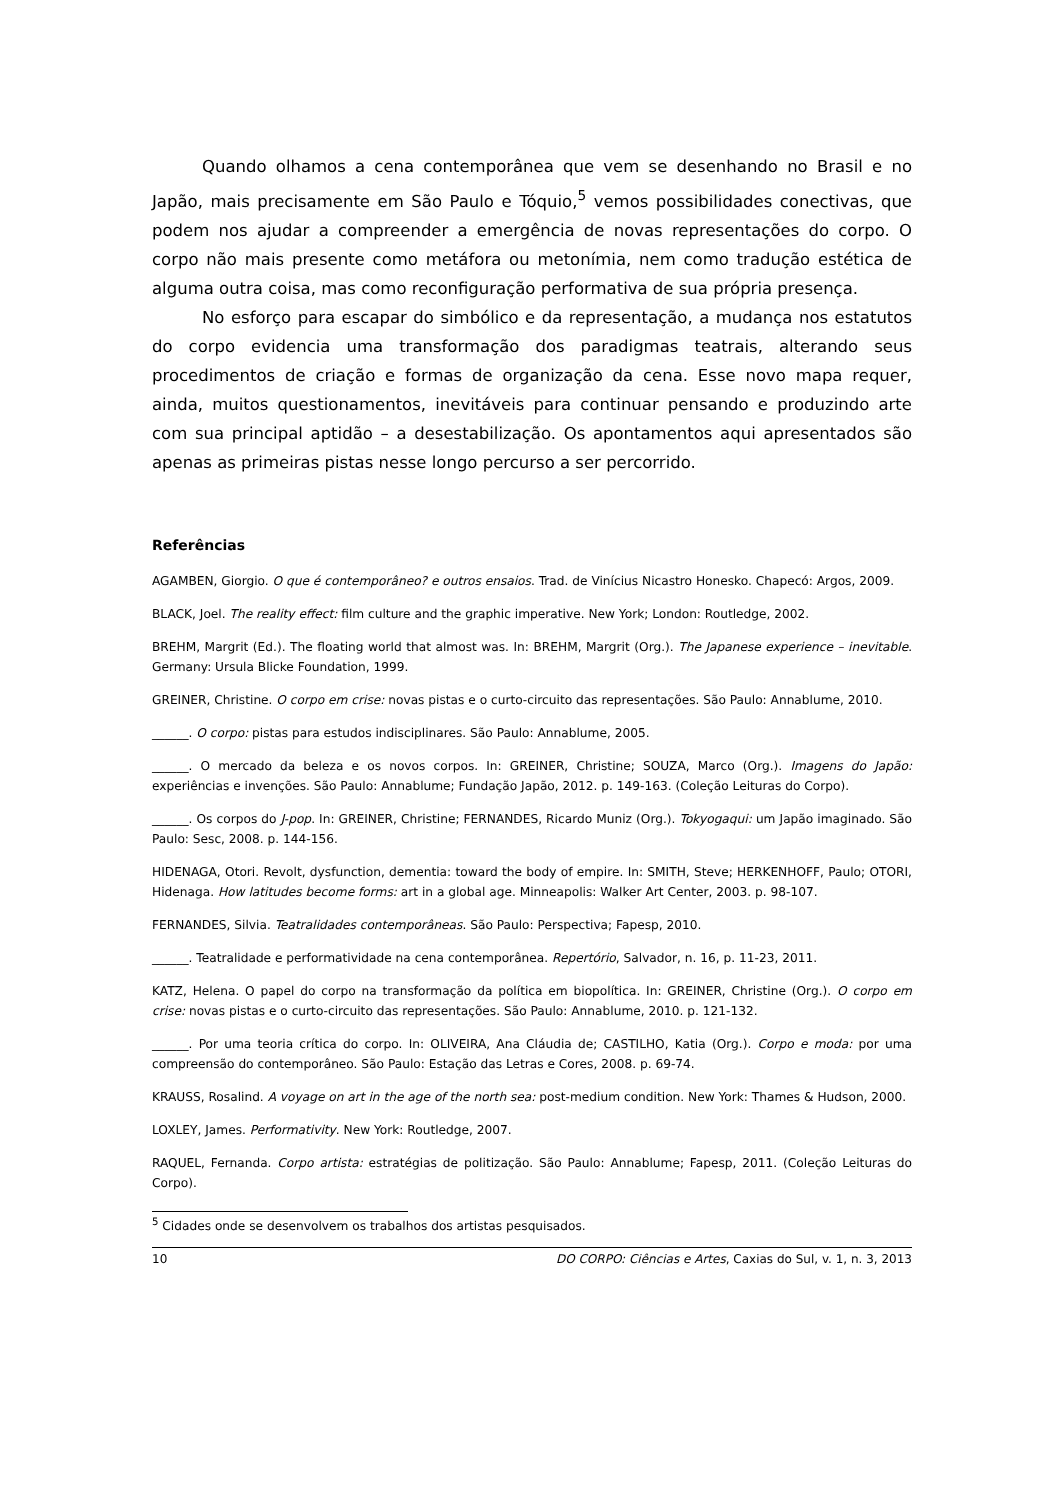Quando olhamos a cena contemporânea que vem se desenhando no Brasil e no Japão, mais precisamente em São Paulo e Tóquio,<sup>5</sup> vemos possibilidades conectivas, que podem nos ajudar a compreender a emergência de novas representações do corpo. O corpo não mais presente como metáfora ou metonímia, nem como tradução estética de alguma outra coisa, mas como reconfiguração performativa de sua própria presença.
No esforço para escapar do simbólico e da representação, a mudança nos estatutos do corpo evidencia uma transformação dos paradigmas teatrais, alterando seus procedimentos de criação e formas de organização da cena. Esse novo mapa requer, ainda, muitos questionamentos, inevitáveis para continuar pensando e produzindo arte com sua principal aptidão – a desestabilização. Os apontamentos aqui apresentados são apenas as primeiras pistas nesse longo percurso a ser percorrido.
Referências
AGAMBEN, Giorgio. O que é contemporâneo? e outros ensaios. Trad. de Vinícius Nicastro Honesko. Chapecó: Argos, 2009.
BLACK, Joel. The reality effect: film culture and the graphic imperative. New York; London: Routledge, 2002.
BREHM, Margrit (Ed.). The floating world that almost was. In: BREHM, Margrit (Org.). The Japanese experience – inevitable. Germany: Ursula Blicke Foundation, 1999.
GREINER, Christine. O corpo em crise: novas pistas e o curto-circuito das representações. São Paulo: Annablume, 2010.
______. O corpo: pistas para estudos indisciplinares. São Paulo: Annablume, 2005.
______. O mercado da beleza e os novos corpos. In: GREINER, Christine; SOUZA, Marco (Org.). Imagens do Japão: experiências e invenções. São Paulo: Annablume; Fundação Japão, 2012. p. 149-163. (Coleção Leituras do Corpo).
______. Os corpos do J-pop. In: GREINER, Christine; FERNANDES, Ricardo Muniz (Org.). Tokyogaqui: um Japão imaginado. São Paulo: Sesc, 2008. p. 144-156.
HIDENAGA, Otori. Revolt, dysfunction, dementia: toward the body of empire. In: SMITH, Steve; HERKENHOFF, Paulo; OTORI, Hidenaga. How latitudes become forms: art in a global age. Minneapolis: Walker Art Center, 2003. p. 98-107.
FERNANDES, Silvia. Teatralidades contemporâneas. São Paulo: Perspectiva; Fapesp, 2010.
______. Teatralidade e performatividade na cena contemporânea. Repertório, Salvador, n. 16, p. 11-23, 2011.
KATZ, Helena. O papel do corpo na transformação da política em biopolítica. In: GREINER, Christine (Org.). O corpo em crise: novas pistas e o curto-circuito das representações. São Paulo: Annablume, 2010. p. 121-132.
______. Por uma teoria crítica do corpo. In: OLIVEIRA, Ana Cláudia de; CASTILHO, Katia (Org.). Corpo e moda: por uma compreensão do contemporâneo. São Paulo: Estação das Letras e Cores, 2008. p. 69-74.
KRAUSS, Rosalind. A voyage on art in the age of the north sea: post-medium condition. New York: Thames & Hudson, 2000.
LOXLEY, James. Performativity. New York: Routledge, 2007.
RAQUEL, Fernanda. Corpo artista: estratégias de politização. São Paulo: Annablume; Fapesp, 2011. (Coleção Leituras do Corpo).
<sup>5</sup> Cidades onde se desenvolvem os trabalhos dos artistas pesquisados.
10 DO CORPO: Ciências e Artes, Caxias do Sul, v. 1, n. 3, 2013